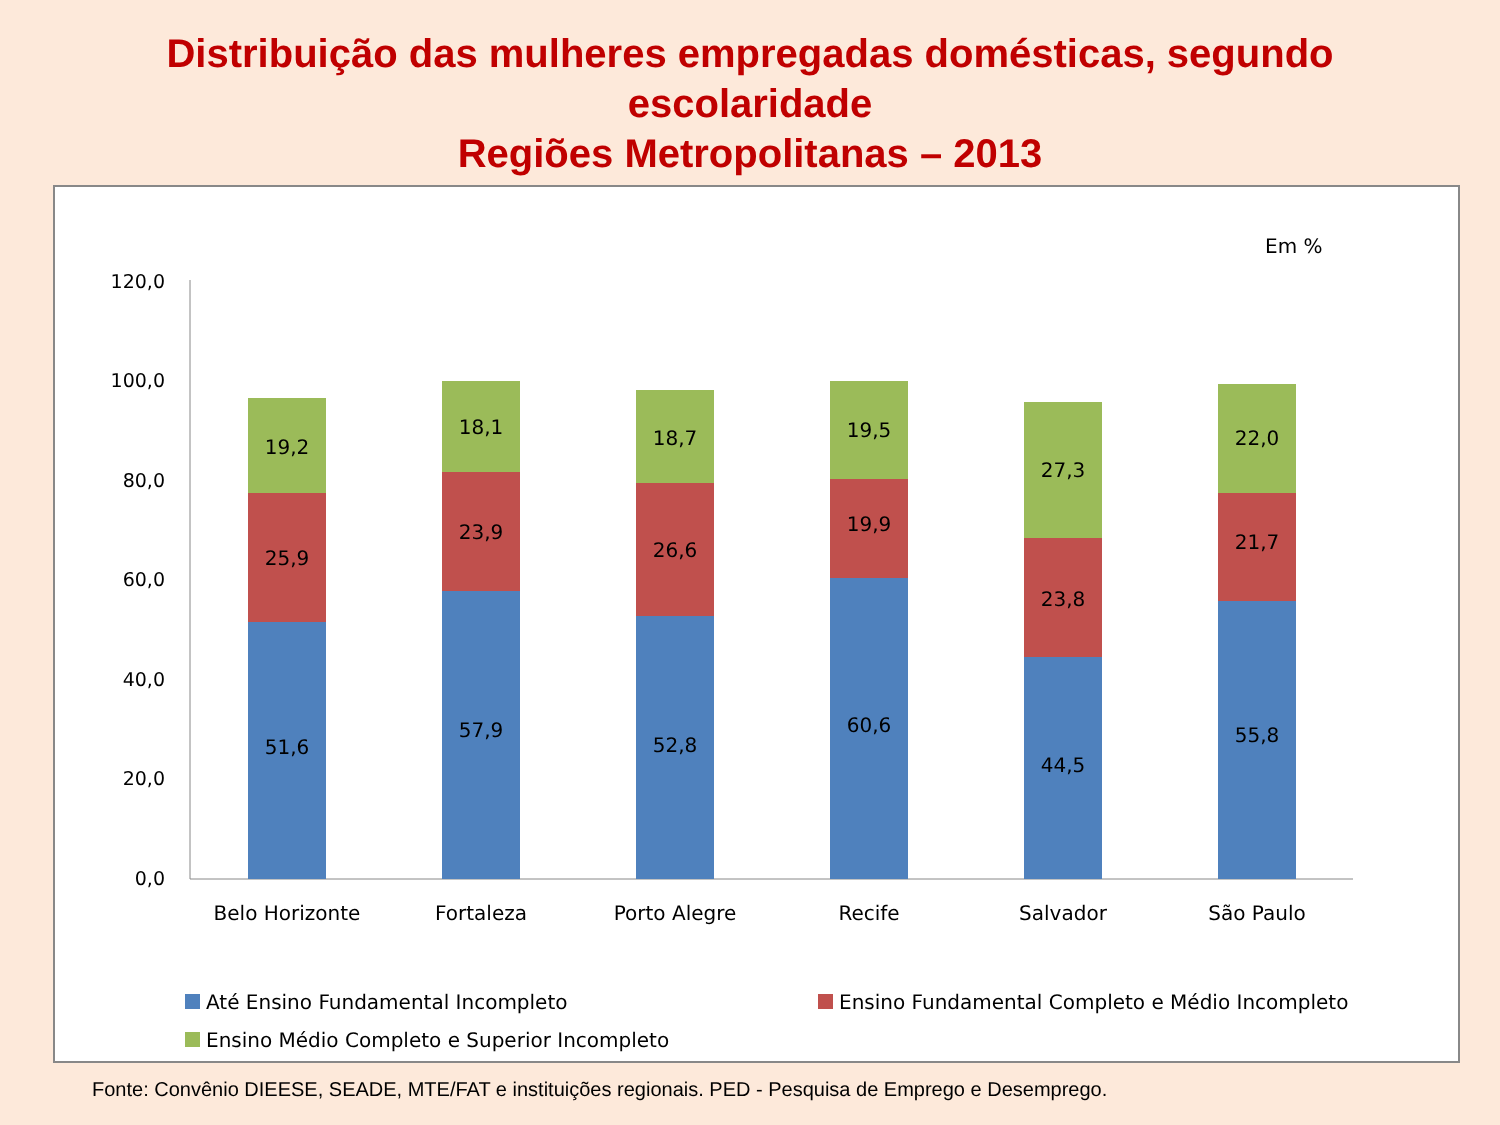Distribuição das mulheres empregadas domésticas, segundo
escolaridade
Regiões Metropolitanas – 2013
Em %
120,0
100,0
80,0
60,0
40,0
20,0
0,0
51,6
25,9
19,2
57,9
23,9
18,1
52,8
26,6
18,7
60,6
19,9
19,5
44,5
23,8
27,3
55,8
21,7
22,0
Belo Horizonte
Fortaleza
Porto Alegre
Recife
Salvador
São Paulo
Até Ensino Fundamental Incompleto
Ensino Fundamental Completo e Médio Incompleto
Ensino Médio Completo e Superior Incompleto
Fonte: Convênio DIEESE, SEADE, MTE/FAT e instituições regionais. PED - Pesquisa de Emprego e Desemprego.